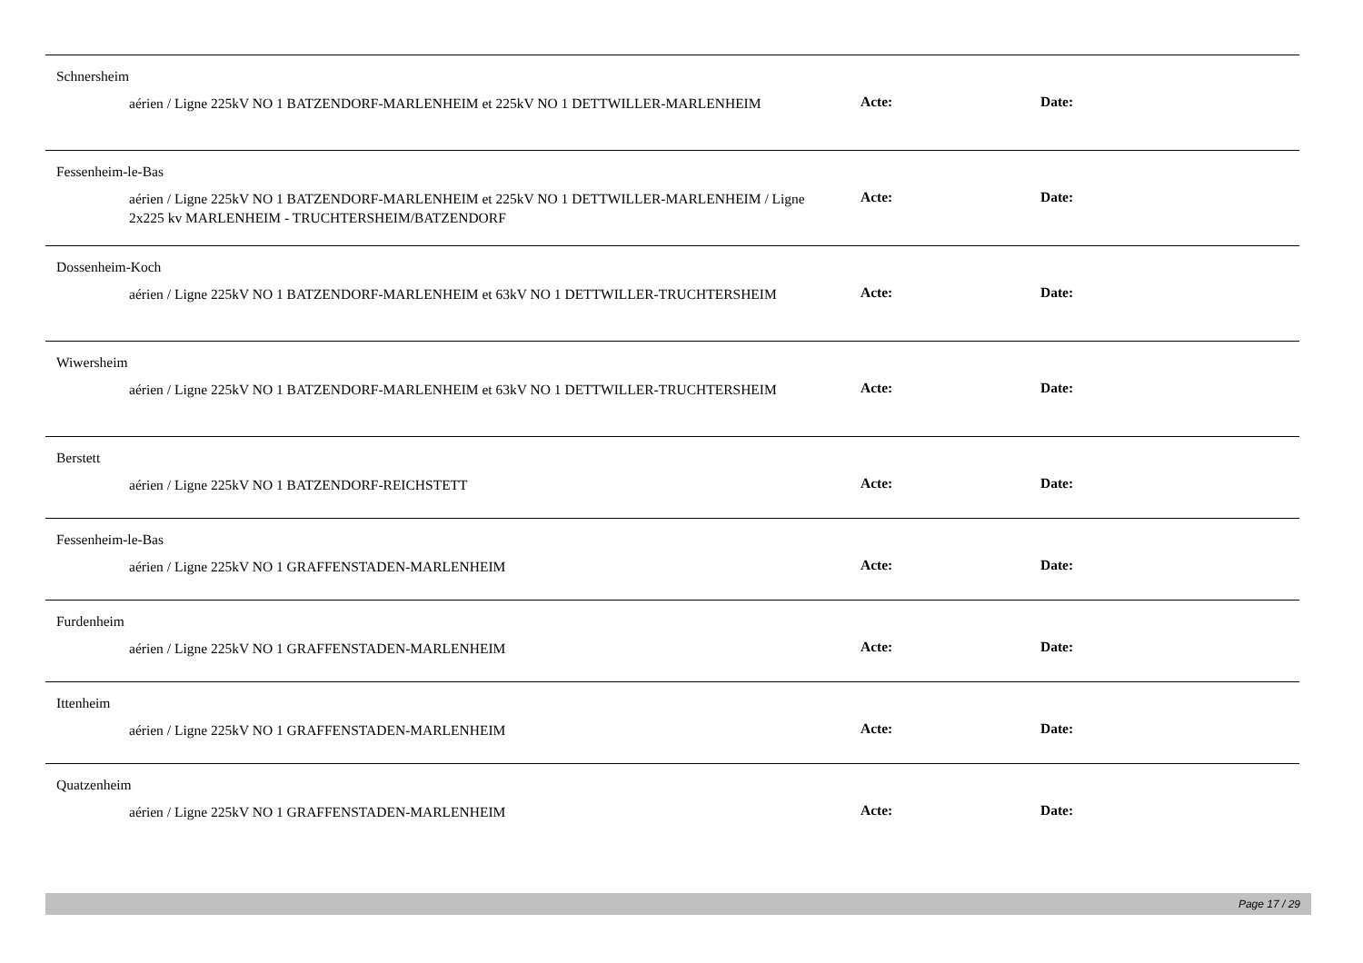Schnersheim
aérien / Ligne 225kV NO 1 BATZENDORF-MARLENHEIM et 225kV NO 1 DETTWILLER-MARLENHEIM
Acte: Date:
Fessenheim-le-Bas
aérien / Ligne 225kV NO 1 BATZENDORF-MARLENHEIM et 225kV NO 1 DETTWILLER-MARLENHEIM / Ligne 2x225 kv MARLENHEIM - TRUCHTERSHEIM/BATZENDORF
Acte: Date:
Dossenheim-Koch
aérien / Ligne 225kV NO 1 BATZENDORF-MARLENHEIM et 63kV NO 1 DETTWILLER-TRUCHTERSHEIM
Acte: Date:
Wiwersheim
aérien / Ligne 225kV NO 1 BATZENDORF-MARLENHEIM et 63kV NO 1 DETTWILLER-TRUCHTERSHEIM
Acte: Date:
Berstett
aérien / Ligne 225kV NO 1 BATZENDORF-REICHSTETT
Acte: Date:
Fessenheim-le-Bas
aérien / Ligne 225kV NO 1 GRAFFENSTADEN-MARLENHEIM
Acte: Date:
Furdenheim
aérien / Ligne 225kV NO 1 GRAFFENSTADEN-MARLENHEIM
Acte: Date:
Ittenheim
aérien / Ligne 225kV NO 1 GRAFFENSTADEN-MARLENHEIM
Acte: Date:
Quatzenheim
aérien / Ligne 225kV NO 1 GRAFFENSTADEN-MARLENHEIM
Acte: Date:
Page 17 / 29